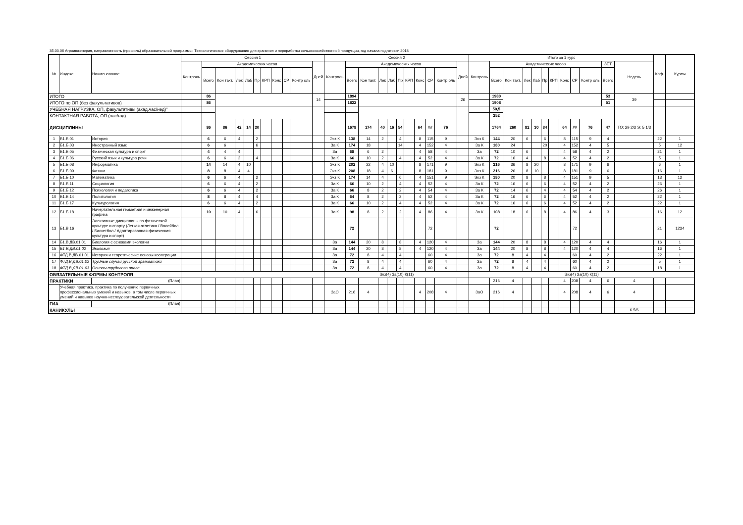35.03.06 Агроинженерия, направленность (профиль) образовательной программы: Технологическое оборудование для хранения и переработки сельскохозяйственной продукции, год начала подготовки 2018
| № | Индекс | Наименование | Сессия 1 | | | | | | | | | | | Сессия 2 | | | | | | | | | | | Итого за 1 курс | | | | | | | | | | | | Каф. | Курсы |
| --- | --- | --- | --- | --- | --- | --- | --- | --- | --- | --- | --- | --- | --- | --- | --- | --- | --- | --- | --- | --- | --- | --- | --- | --- | --- | --- | --- | --- | --- | --- | --- | --- | --- | --- | --- | --- | --- | --- |
| | | | Контроль | Академических часов | | | | | | | | | Дней | Контроль | Академических часов | | | | | | | | | Дней | Контроль | Академических часов | | | | | | | | | ЗЕТ | Недель | | |
| | | | | Всего | Кон такт. | Лек | Лаб | Пр | КРП | Конс | СР | Контр оль | | | Всего | Кон такт. | Лек | Лаб | Пр | КРП | Конс | СР | Контр оль | | | Всего | Кон такт. | Лек | Лаб | Пр | КРП | Конс | СР | Контр оль | Всего | | | |
| ИТОГО | | | | 86 | | | | | | | | | 14 | | 1894 | | | | | | | | | 26 | | 1980 | | | | | | | | | 53 | 39 | | |
| ИТОГО по ОП (без факультативов) | | | | 86 | | | | | | | | | | | 1822 | | | | | | | | | | | 1908 | | | | | | | | | 51 | | | |
| УЧЕБНАЯ НАГРУЗКА, ОП, факультативы (акад.час/нед)" | | | | | | | | | | | | | | | | | | | | | | | | | | 50,5 | | | | | | | | | | | | |
| КОНТАКТНАЯ РАБОТА, ОП (час/год) | | | | | | | | | | | | | | | | | | | | | | | | | | 252 | | | | | | | | | | | | |
| ДИСЦИПЛИНЫ | | | | 86 | 86 | 42 | 14 | 30 | | | | | | | 1678 | 174 | 40 | 16 | 54 | | 64 | ## | 76 | | | 1764 | 260 | 82 | 30 | 84 | | 64 | ## | 76 | 47 | ТО: 29 2/3 Э: 5 1/3 | | |
| 1 | Б1.Б.01 | История | | 6 | 6 | 4 | | 2 | | | | | | Экз К | 138 | 14 | 2 | | 4 | | 8 | 115 | 9 | | Экз К | 144 | 20 | 6 | | 6 | | 8 | 115 | 9 | 4 | | 22 | 1 |
| 2 | Б1.Б.03 | Иностранный язык | | 6 | 6 | | | 6 | | | | | | За К | 174 | 18 | | | 14 | | 4 | 152 | 4 | | За К | 180 | 24 | | | 20 | | 4 | 152 | 4 | 5 | | 5 | 12 |
| 3 | Б1.Б.05 | Физическая культура и спорт | | 4 | 4 | 4 | | | | | | | | За | 68 | 6 | 2 | | | | 4 | 58 | 4 | | За | 72 | 10 | 6 | | | | 4 | 58 | 4 | 2 | | 21 | 1 |
| 4 | Б1.Б.06 | Русский язык и культура речи | | 6 | 6 | 2 | | 4 | | | | | | За К | 66 | 10 | 2 | | 4 | | 4 | 52 | 4 | | За К | 72 | 16 | 4 | | 8 | | 4 | 52 | 4 | 2 | | 5 | 1 |
| 5 | Б1.Б.08 | Информатика | | 14 | 14 | 4 | 10 | | | | | | | Экз К | 202 | 22 | 4 | 10 | | | 8 | 171 | 9 | | Экз К | 216 | 36 | 8 | 20 | | | 8 | 171 | 9 | 6 | | 6 | 1 |
| 6 | Б1.Б.09 | Физика | | 8 | 8 | 4 | 4 | | | | | | | Экз К | 208 | 18 | 4 | 6 | | | 8 | 181 | 9 | | Экз К | 216 | 26 | 8 | 10 | | | 8 | 181 | 9 | 6 | | 16 | 1 |
| 7 | Б1.Б.10 | Математика | | 6 | 6 | 4 | | 2 | | | | | | Экз К | 174 | 14 | 4 | | 6 | | 4 | 151 | 9 | | Экз К | 180 | 20 | 8 | | 8 | | 4 | 151 | 9 | 5 | | 13 | 12 |
| 8 | Б1.Б.11 | Социология | | 6 | 6 | 4 | | 2 | | | | | | За К | 66 | 10 | 2 | | 4 | | 4 | 52 | 4 | | За К | 72 | 16 | 6 | | 6 | | 4 | 52 | 4 | 2 | | 26 | 1 |
| 9 | Б1.Б.12 | Психология и педагогика | | 6 | 6 | 4 | | 2 | | | | | | За К | 66 | 8 | 2 | | 2 | | 4 | 54 | 4 | | За К | 72 | 14 | 6 | | 4 | | 4 | 54 | 4 | 2 | | 26 | 1 |
| 10 | Б1.Б.14 | Политология | | 8 | 8 | 4 | | 4 | | | | | | За К | 64 | 8 | 2 | | 2 | | 4 | 52 | 4 | | За К | 72 | 16 | 6 | | 6 | | 4 | 52 | 4 | 2 | | 22 | 1 |
| 11 | Б1.Б.17 | Культурология | | 6 | 6 | 4 | | 2 | | | | | | За К | 66 | 10 | 2 | | 4 | | 4 | 52 | 4 | | За К | 72 | 16 | 6 | | 6 | | 4 | 52 | 4 | 2 | | 22 | 1 |
| 12 | Б1.Б.18 | Начертательная геометрия и инженерная графика | | 10 | 10 | 4 | | 6 | | | | | | За К | 98 | 8 | 2 | | 2 | | 4 | 86 | 4 | | За К | 108 | 18 | 6 | | 8 | | 4 | 86 | 4 | 3 | | 16 | 12 |
| 13 | Б1.В.16 | Элективные дисциплины по физической культуре и спорту (Легкая атлетика / Волейбол / Баскетбол / Адаптированная физическая культура и спорт) | | | | | | | | | | | | | 72 | | | | | | | 72 | | | | 72 | | | | | | | 72 | | | | 21 | 1234 |
| 14 | Б1.В.ДВ.01.01 | Биология с основами экологии | | | | | | | | | | | | За | 144 | 20 | 8 | | 8 | | 4 | 120 | 4 | | За | 144 | 20 | 8 | | 8 | | 4 | 120 | 4 | 4 | | 16 | 1 |
| 15 | Б1.В.ДВ.01.02 | Экология | | | | | | | | | | | | За | 144 | 20 | 8 | | 8 | | 4 | 120 | 4 | | За | 144 | 20 | 8 | | 8 | | 4 | 120 | 4 | 4 | | 16 | 1 |
| 16 | ФТД.В.ДВ.01.01 | История и теоретические основы кооперации | | | | | | | | | | | | За | 72 | 8 | 4 | | 4 | | | 60 | 4 | | За | 72 | 8 | 4 | | 4 | | | 60 | 4 | 2 | | 22 | 1 |
| 17 | ФТД.В.ДВ.01.02 | Трудные случаи русской грамматики | | | | | | | | | | | | За | 72 | 8 | 4 | | 4 | | | 60 | 4 | | За | 72 | 8 | 4 | | 4 | | | 60 | 4 | 2 | | 5 | 1 |
| 18 | ФТД.В.ДВ.01.03 | Основы трудового права | | | | | | | | | | | | За | 72 | 8 | 4 | | 4 | | | 60 | 4 | | За | 72 | 8 | 4 | | 4 | | | 60 | 4 | 2 | | 18 | 1 |
| ОБЯЗАТЕЛЬНЫЕ ФОРМЫ КОНТРОЛЯ | | | | | | | | | | | | | | Экз(4) За(10) К(11) | | | | | | | | | | | Экз(4) За(10) К(11) | | | | | | | | | | | | | |
| ПРАКТИКИ | | (План) | | | | | | | | | | | | | | | | | | | | | | | | 216 | 4 | | | | | 4 | 208 | 4 | 6 | 4 | | |
| | Учебная практика, практика по получению первичных профессиональных умений и навыков, в том числе первичных умений и навыков научно-исследовательской деятельности | | | | | | | | | | | | | ЗаО | 216 | 4 | | | | | 4 | 208 | 4 | | ЗаО | 216 | 4 | | | | | 4 | 208 | 4 | 6 | 4 | | |
| ГИА | | (План) | | | | | | | | | | | | | | | | | | | | | | | | | | | | | | | | | | | | |
| КАНИКУЛЫ | | | | | | | | | | | | | | | | | | | | | | | | | | | | | | | | | | | | 6 5/6 | | |